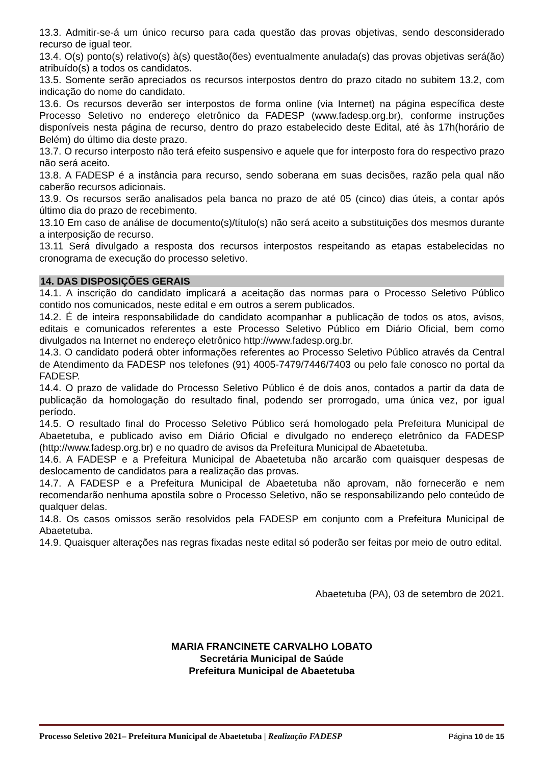13.3. Admitir-se-á um único recurso para cada questão das provas objetivas, sendo desconsiderado recurso de igual teor.
13.4. O(s) ponto(s) relativo(s) à(s) questão(ões) eventualmente anulada(s) das provas objetivas será(ão) atribuído(s) a todos os candidatos.
13.5. Somente serão apreciados os recursos interpostos dentro do prazo citado no subitem 13.2, com indicação do nome do candidato.
13.6. Os recursos deverão ser interpostos de forma online (via Internet) na página específica deste Processo Seletivo no endereço eletrônico da FADESP (www.fadesp.org.br), conforme instruções disponíveis nesta página de recurso, dentro do prazo estabelecido deste Edital, até às 17h(horário de Belém) do último dia deste prazo.
13.7. O recurso interposto não terá efeito suspensivo e aquele que for interposto fora do respectivo prazo não será aceito.
13.8. A FADESP é a instância para recurso, sendo soberana em suas decisões, razão pela qual não caberão recursos adicionais.
13.9. Os recursos serão analisados pela banca no prazo de até 05 (cinco) dias úteis, a contar após último dia do prazo de recebimento.
13.10 Em caso de análise de documento(s)/título(s) não será aceito a substituições dos mesmos durante a interposição de recurso.
13.11 Será divulgado a resposta dos recursos interpostos respeitando as etapas estabelecidas no cronograma de execução do processo seletivo.
14. DAS DISPOSIÇÕES GERAIS
14.1. A inscrição do candidato implicará a aceitação das normas para o Processo Seletivo Público contido nos comunicados, neste edital e em outros a serem publicados.
14.2. É de inteira responsabilidade do candidato acompanhar a publicação de todos os atos, avisos, editais e comunicados referentes a este Processo Seletivo Público em Diário Oficial, bem como divulgados na Internet no endereço eletrônico http://www.fadesp.org.br.
14.3. O candidato poderá obter informações referentes ao Processo Seletivo Público através da Central de Atendimento da FADESP nos telefones (91) 4005-7479/7446/7403 ou pelo fale conosco no portal da FADESP.
14.4. O prazo de validade do Processo Seletivo Público é de dois anos, contados a partir da data de publicação da homologação do resultado final, podendo ser prorrogado, uma única vez, por igual período.
14.5. O resultado final do Processo Seletivo Público será homologado pela Prefeitura Municipal de Abaetetuba, e publicado aviso em Diário Oficial e divulgado no endereço eletrônico da FADESP (http://www.fadesp.org.br) e no quadro de avisos da Prefeitura Municipal de Abaetetuba.
14.6. A FADESP e a Prefeitura Municipal de Abaetetuba não arcarão com quaisquer despesas de deslocamento de candidatos para a realização das provas.
14.7. A FADESP e a Prefeitura Municipal de Abaetetuba não aprovam, não fornecerão e nem recomendarão nenhuma apostila sobre o Processo Seletivo, não se responsabilizando pelo conteúdo de qualquer delas.
14.8. Os casos omissos serão resolvidos pela FADESP em conjunto com a Prefeitura Municipal de Abaetetuba.
14.9. Quaisquer alterações nas regras fixadas neste edital só poderão ser feitas por meio de outro edital.
Abaetetuba (PA), 03 de setembro de 2021.
MARIA FRANCINETE CARVALHO LOBATO
Secretária Municipal de Saúde
Prefeitura Municipal de Abaetetuba
Processo Seletivo 2021– Prefeitura Municipal de Abaetetuba | Realização FADESP Página 10 de 15